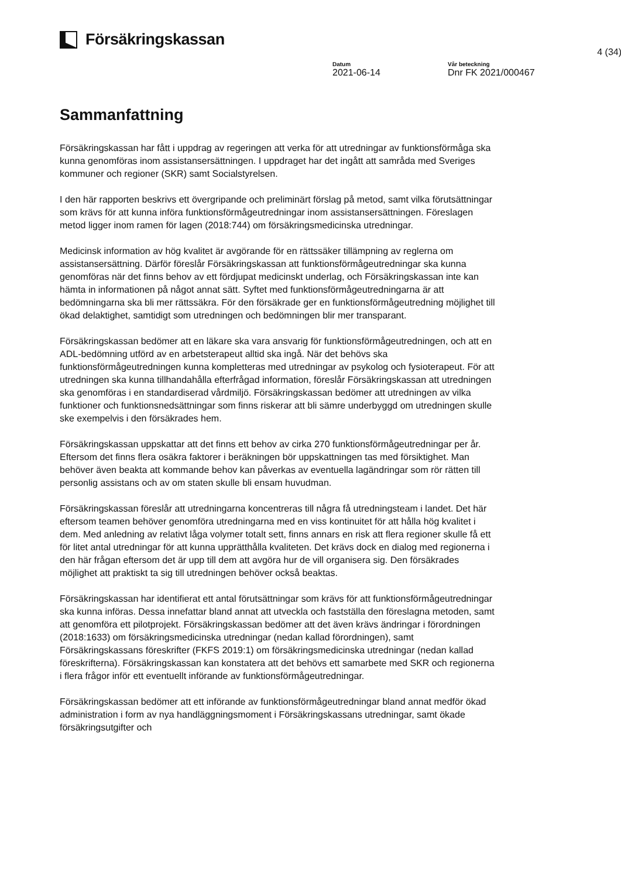Försäkringskassan
4 (34)
Datum
2021-06-14
Vår beteckning
Dnr FK 2021/000467
Sammanfattning
Försäkringskassan har fått i uppdrag av regeringen att verka för att utredningar av funktionsförmåga ska kunna genomföras inom assistansersättningen. I uppdraget har det ingått att samråda med Sveriges kommuner och regioner (SKR) samt Socialstyrelsen.
I den här rapporten beskrivs ett övergripande och preliminärt förslag på metod, samt vilka förutsättningar som krävs för att kunna införa funktionsförmågeutredningar inom assistansersättningen. Föreslagen metod ligger inom ramen för lagen (2018:744) om försäkringsmedicinska utredningar.
Medicinsk information av hög kvalitet är avgörande för en rättssäker tillämpning av reglerna om assistansersättning. Därför föreslår Försäkringskassan att funktionsförmågeutredningar ska kunna genomföras när det finns behov av ett fördjupat medicinskt underlag, och Försäkringskassan inte kan hämta in informationen på något annat sätt. Syftet med funktionsförmågeutredningarna är att bedömningarna ska bli mer rättssäkra. För den försäkrade ger en funktionsförmågeutredning möjlighet till ökad delaktighet, samtidigt som utredningen och bedömningen blir mer transparant.
Försäkringskassan bedömer att en läkare ska vara ansvarig för funktionsförmågeutredningen, och att en ADL-bedömning utförd av en arbetsterapeut alltid ska ingå. När det behövs ska funktionsförmågeutredningen kunna kompletteras med utredningar av psykolog och fysioterapeut. För att utredningen ska kunna tillhandahålla efterfrågad information, föreslår Försäkringskassan att utredningen ska genomföras i en standardiserad vårdmiljö. Försäkringskassan bedömer att utredningen av vilka funktioner och funktionsnedsättningar som finns riskerar att bli sämre underbyggd om utredningen skulle ske exempelvis i den försäkrades hem.
Försäkringskassan uppskattar att det finns ett behov av cirka 270 funktionsförmågeutredningar per år. Eftersom det finns flera osäkra faktorer i beräkningen bör uppskattningen tas med försiktighet. Man behöver även beakta att kommande behov kan påverkas av eventuella lagändringar som rör rätten till personlig assistans och av om staten skulle bli ensam huvudman.
Försäkringskassan föreslår att utredningarna koncentreras till några få utredningsteam i landet. Det här eftersom teamen behöver genomföra utredningarna med en viss kontinuitet för att hålla hög kvalitet i dem. Med anledning av relativt låga volymer totalt sett, finns annars en risk att flera regioner skulle få ett för litet antal utredningar för att kunna upprätthålla kvaliteten. Det krävs dock en dialog med regionerna i den här frågan eftersom det är upp till dem att avgöra hur de vill organisera sig. Den försäkrades möjlighet att praktiskt ta sig till utredningen behöver också beaktas.
Försäkringskassan har identifierat ett antal förutsättningar som krävs för att funktionsförmågeutredningar ska kunna införas. Dessa innefattar bland annat att utveckla och fastställa den föreslagna metoden, samt att genomföra ett pilotprojekt. Försäkringskassan bedömer att det även krävs ändringar i förordningen (2018:1633) om försäkringsmedicinska utredningar (nedan kallad förordningen), samt Försäkringskassans föreskrifter (FKFS 2019:1) om försäkringsmedicinska utredningar (nedan kallad föreskrifterna). Försäkringskassan kan konstatera att det behövs ett samarbete med SKR och regionerna i flera frågor inför ett eventuellt införande av funktionsförmågeutredningar.
Försäkringskassan bedömer att ett införande av funktionsförmågeutredningar bland annat medför ökad administration i form av nya handläggningsmoment i Försäkringskassans utredningar, samt ökade försäkringsutgifter och